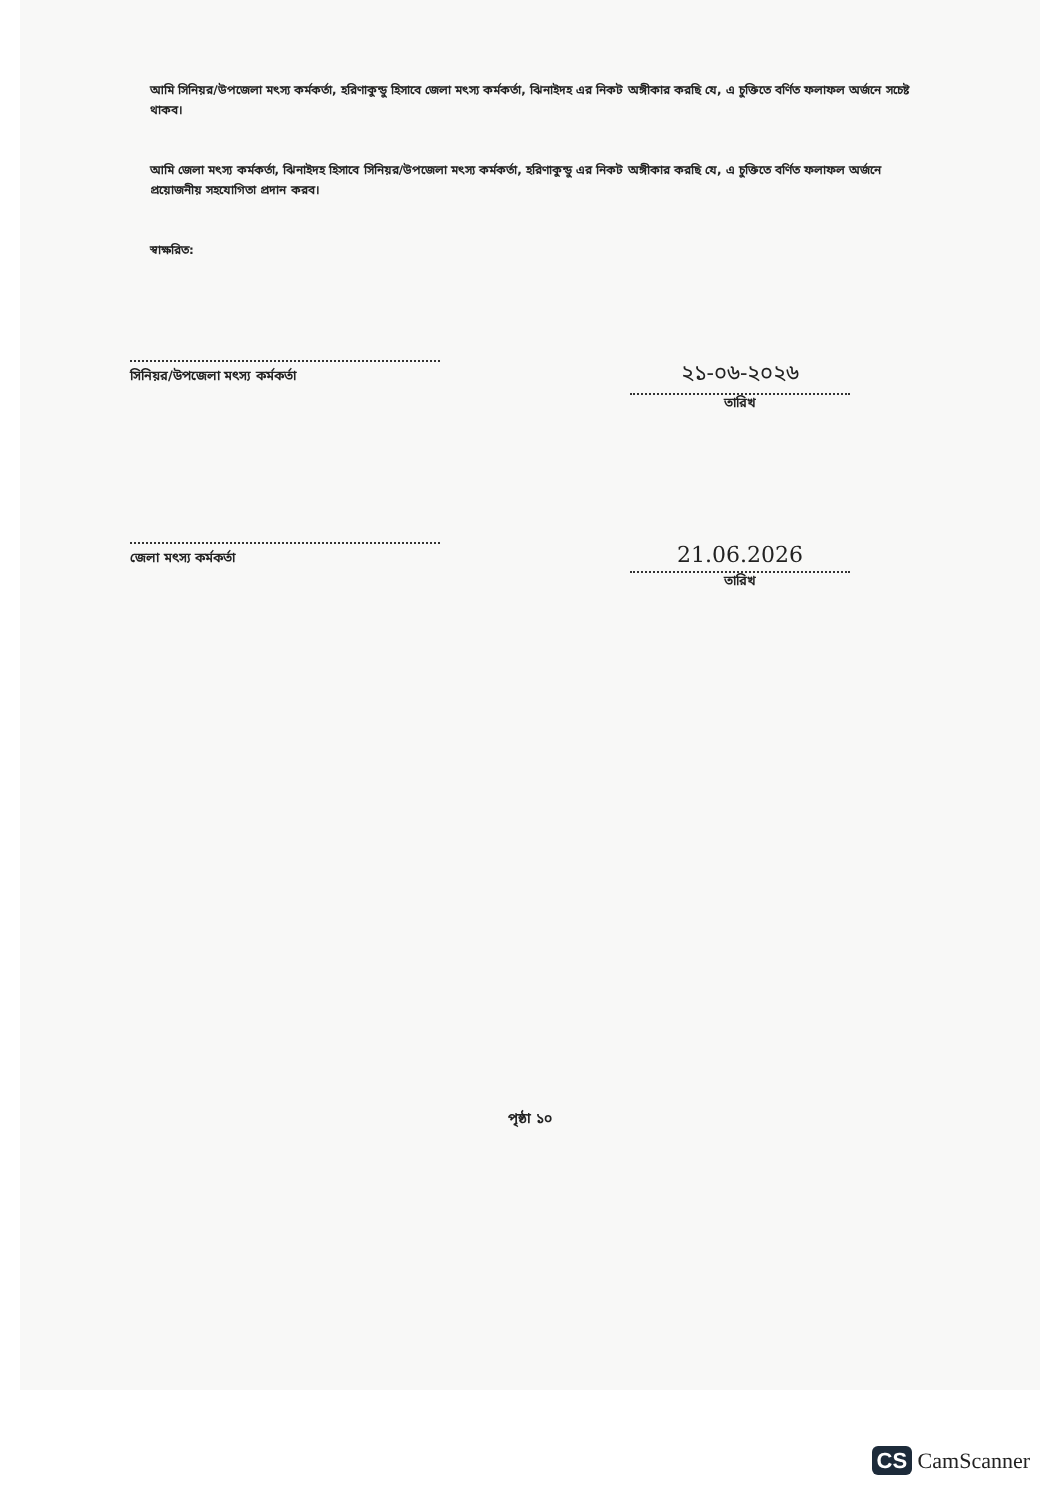আমি সিনিয়র/উপজেলা মৎস্য কর্মকর্তা, হরিণাকুন্ডু হিসাবে জেলা মৎস্য কর্মকর্তা, ঝিনাইদহ এর নিকট অঙ্গীকার করছি যে, এ চুক্তিতে বর্ণিত ফলাফল অর্জনে সচেষ্ট থাকব।
আমি জেলা মৎস্য কর্মকর্তা, ঝিনাইদহ হিসাবে সিনিয়র/উপজেলা মৎস্য কর্মকর্তা, হরিণাকুন্ডু এর নিকট অঙ্গীকার করছি যে, এ চুক্তিতে বর্ণিত ফলাফল অর্জনে প্রয়োজনীয় সহযোগিতা প্রদান করব।
স্বাক্ষরিত:
সিনিয়র/উপজেলা মৎস্য কর্মকর্তা
২১-০৬-২০২৬
তারিখ
জেলা মৎস্য কর্মকর্তা
21.06.2026
তারিখ
পৃষ্ঠা ১০
CS CamScanner